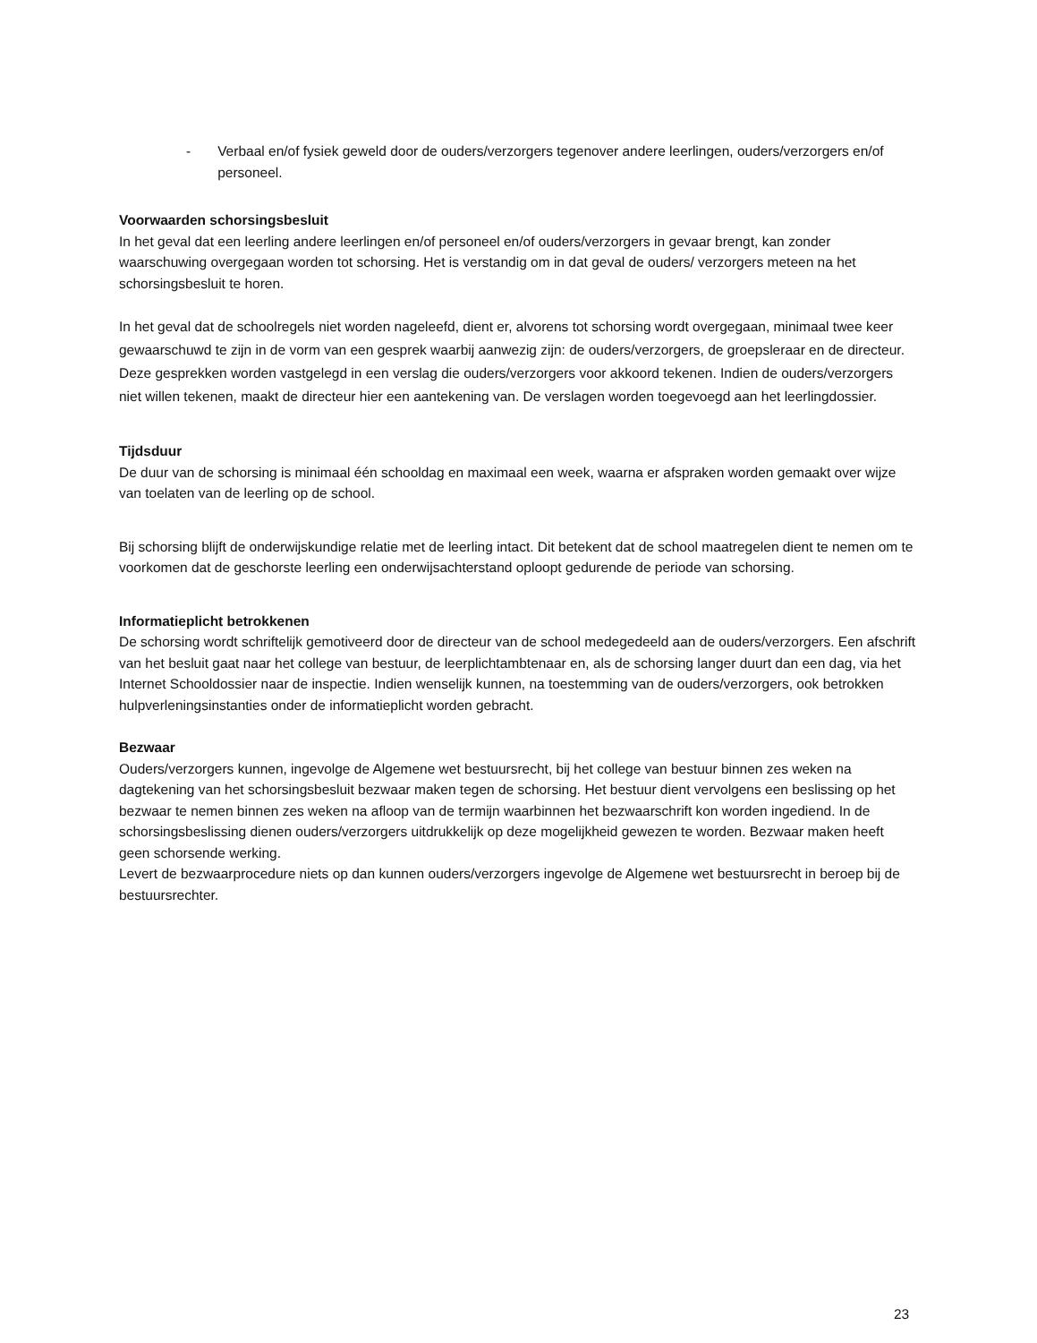- Verbaal en/of fysiek geweld door de ouders/verzorgers tegenover andere leerlingen, ouders/verzorgers en/of personeel.
Voorwaarden schorsingsbesluit
In het geval dat een leerling andere leerlingen en/of personeel en/of ouders/verzorgers in gevaar brengt, kan zonder waarschuwing overgegaan worden tot schorsing. Het is verstandig om in dat geval de ouders/ verzorgers meteen na het schorsingsbesluit te horen.
In het geval dat de schoolregels niet worden nageleefd, dient er, alvorens tot schorsing wordt overgegaan, minimaal twee keer gewaarschuwd te zijn in de vorm van een gesprek waarbij aanwezig zijn: de ouders/verzorgers, de groepsleraar en de directeur. Deze gesprekken worden vastgelegd in een verslag die ouders/verzorgers voor akkoord tekenen. Indien de ouders/verzorgers niet willen tekenen, maakt de directeur hier een aantekening van. De verslagen worden toegevoegd aan het leerlingdossier.
Tijdsduur
De duur van de schorsing is minimaal één schooldag en maximaal een week, waarna er afspraken worden gemaakt over wijze van toelaten van de leerling op de school.
Bij schorsing blijft de onderwijskundige relatie met de leerling intact. Dit betekent dat de school maatregelen dient te nemen om te voorkomen dat de geschorste leerling een onderwijsachterstand oploopt gedurende de periode van schorsing.
Informatieplicht betrokkenen
De schorsing wordt schriftelijk gemotiveerd door de directeur van de school medegedeeld aan de ouders/verzorgers. Een afschrift van het besluit gaat naar het college van bestuur, de leerplichtambtenaar en, als de schorsing langer duurt dan een dag, via het Internet Schooldossier naar de inspectie. Indien wenselijk kunnen, na toestemming van de ouders/verzorgers, ook betrokken hulpverleningsinstanties onder de informatieplicht worden gebracht.
Bezwaar
Ouders/verzorgers kunnen, ingevolge de Algemene wet bestuursrecht, bij het college van bestuur binnen zes weken na dagtekening van het schorsingsbesluit bezwaar maken tegen de schorsing. Het bestuur dient vervolgens een beslissing op het bezwaar te nemen binnen zes weken na afloop van de termijn waarbinnen het bezwaarschrift kon worden ingediend. In de schorsingsbeslissing dienen ouders/verzorgers uitdrukkelijk op deze mogelijkheid gewezen te worden. Bezwaar maken heeft geen schorsende werking.
Levert de bezwaarprocedure niets op dan kunnen ouders/verzorgers ingevolge de Algemene wet bestuursrecht in beroep bij de bestuursrechter.
23